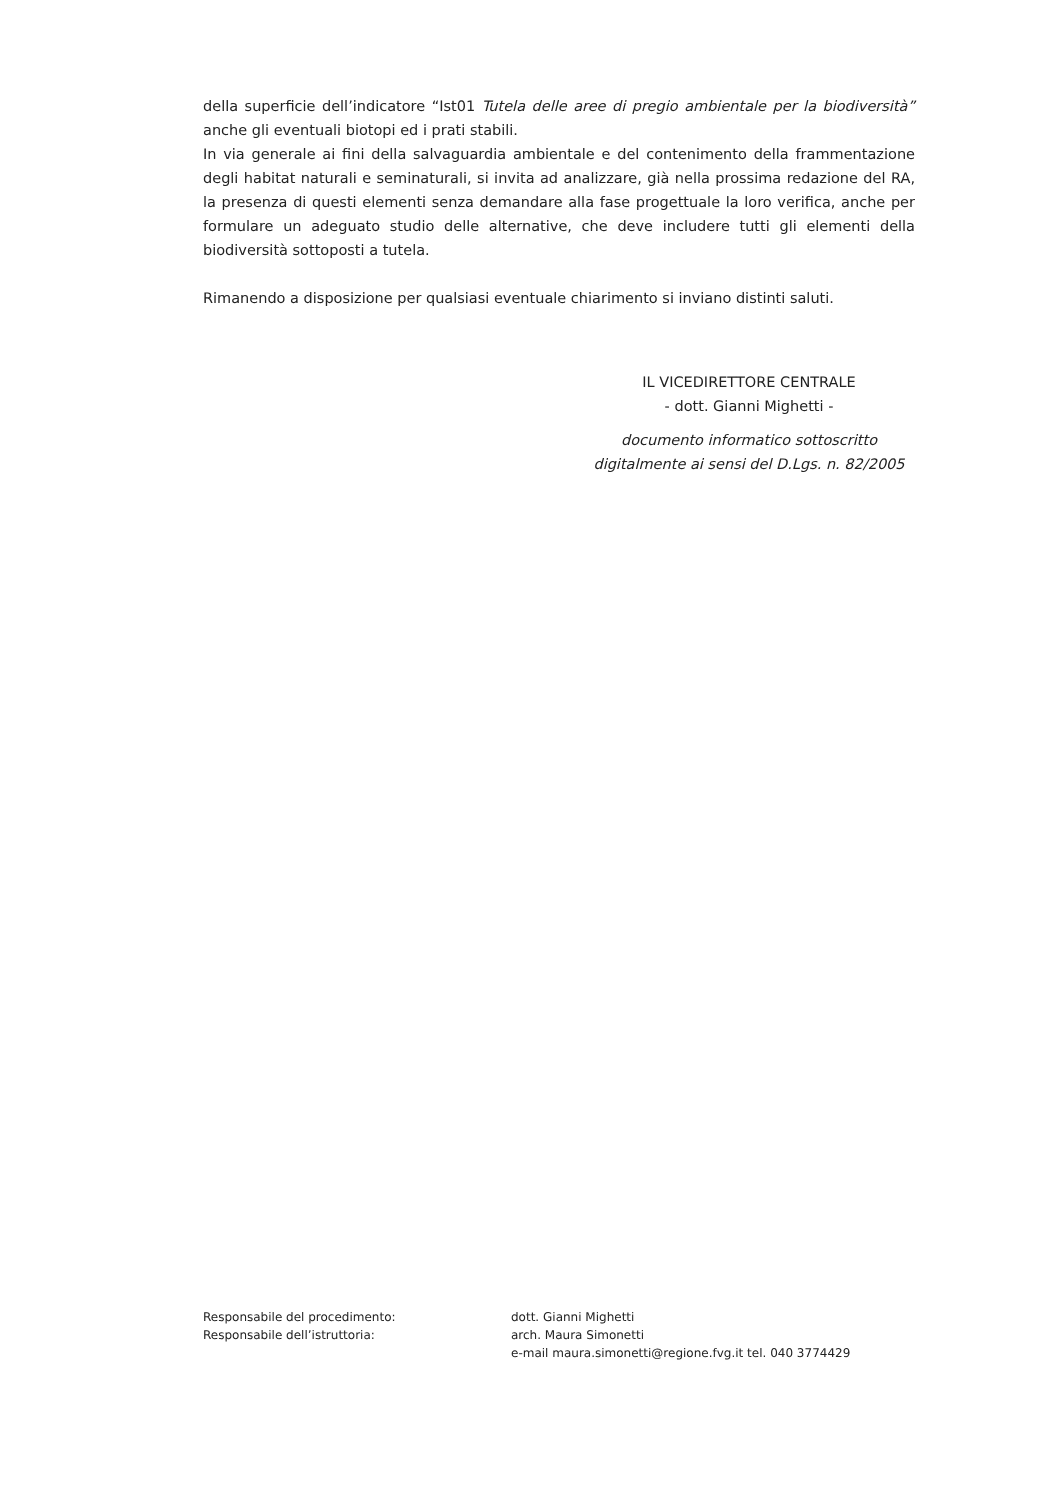della superficie dell’indicatore “Ist01 Tutela delle aree di pregio ambientale per la biodiversità” anche gli eventuali biotopi ed i prati stabili.
In via generale ai fini della salvaguardia ambientale e del contenimento della frammentazione degli habitat naturali e seminaturali, si invita ad analizzare, già nella prossima redazione del RA, la presenza di questi elementi senza demandare alla fase progettuale la loro verifica, anche per formulare un adeguato studio delle alternative, che deve includere tutti gli elementi della biodiversità sottoposti a tutela.
Rimanendo a disposizione per qualsiasi eventuale chiarimento si inviano distinti saluti.
IL VICEDIRETTORE CENTRALE
- dott. Gianni Mighetti -
documento informatico sottoscritto
digitalmente ai sensi del D.Lgs. n. 82/2005
| Responsabile del procedimento: | dott. Gianni Mighetti |
| Responsabile dell’istruttoria: | arch. Maura Simonetti |
| | e-mail maura.simonetti@regione.fvg.it tel. 040 3774429 |